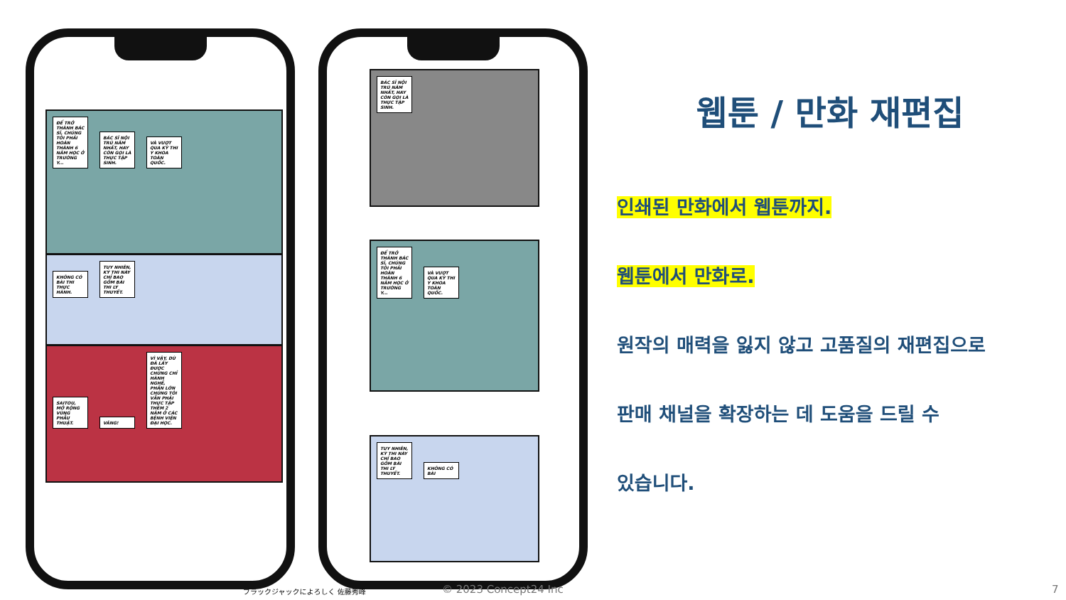ĐỂ TRỞ THÀNH BÁC SĨ, CHÚNG TÔI PHẢI HOÀN THÀNH 6 NĂM HỌC Ở TRƯỜNG Y... BÁC SĨ NỘI TRÚ NĂM NHẤT, HAY CÒN GỌI LÀ THỰC TẬP SINH. VÀ VƯỢT QUA KỲ THI Y KHOA TOÀN QUỐC.
KHÔNG CÓ BÀI THI THỰC HÀNH. TUY NHIÊN, KỲ THI NÀY CHỈ BAO GỒM BÀI THI LÝ THUYẾT.
SAITOU, MỞ RỘNG VÙNG PHẪU THUẬT. VÂNG! VÌ VẬY, DÙ ĐÃ LẤY ĐƯỢC CHỨNG CHỈ HÀNH NGHỀ, PHẦN LỚN CHÚNG TÔI VẪN PHẢI THỰC TẬP THÊM 2 NĂM Ở CÁC BỆNH VIỆN ĐẠI HỌC.
BÁC SĨ NỘI TRÚ NĂM NHẤT, HAY CÒN GỌI LÀ THỰC TẬP SINH.
ĐỂ TRỞ THÀNH BÁC SĨ, CHÚNG TÔI PHẢI HOÀN THÀNH 6 NĂM HỌC Ở TRƯỜNG Y... VÀ VƯỢT QUA KỲ THI Y KHOA TOÀN QUỐC.
TUY NHIÊN, KỲ THI NÀY CHỈ BAO GỒM BÀI THI LÝ THUYẾT. KHÔNG CÓ BÀI
웹툰 / 만화 재편집
인쇄된 만화에서 웹툰까지.
웹툰에서 만화로.
원작의 매력을 잃지 않고 고품질의 재편집으로
판매 채널을 확장하는 데 도움을 드릴 수
있습니다.
ブラックジャックによろしく 佐藤秀峰 © 2023 Concept24 Inc 7